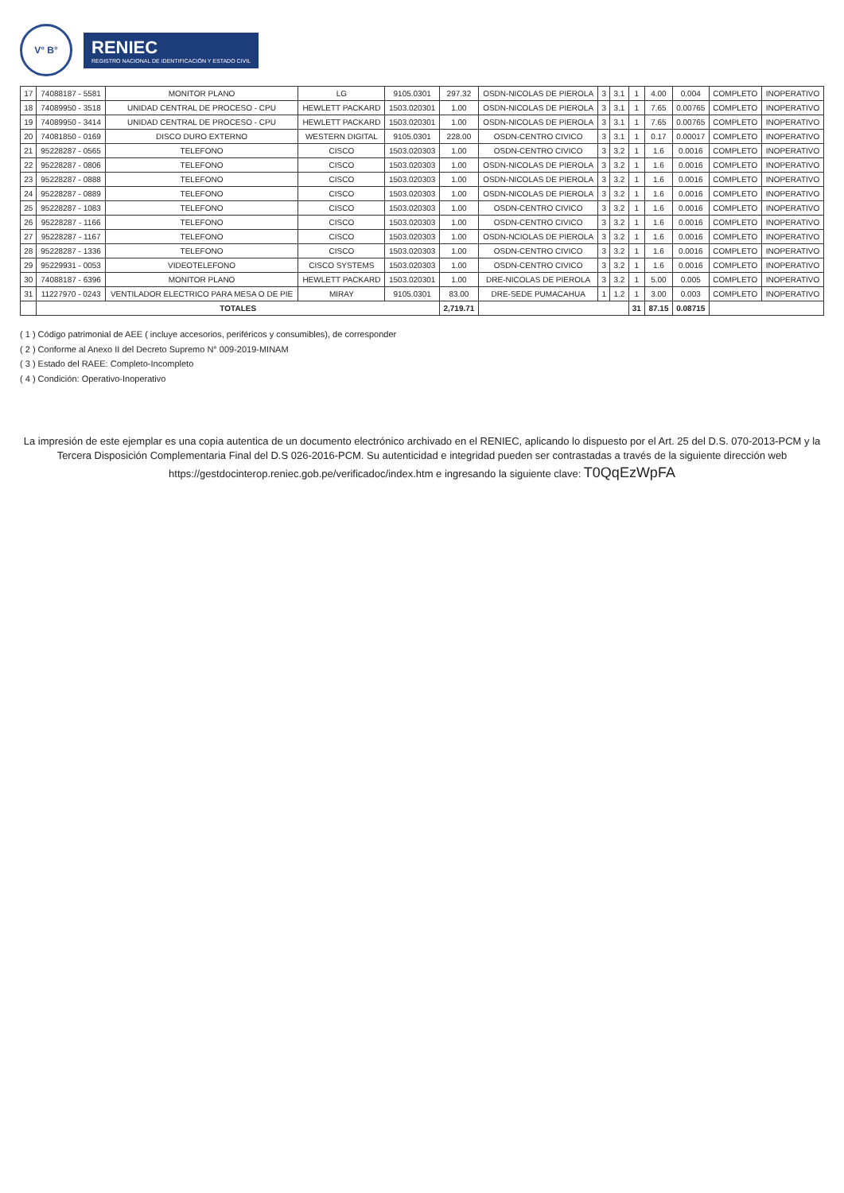V° B°
RENIEC
REGISTRO NACIONAL DE IDENTIFICACIÓN Y ESTADO CIVIL
| 17 | 74088187 - 5581 | MONITOR PLANO | LG | 9105.0301 | 297.32 | OSDN-NICOLAS DE PIEROLA | 3 | 3.1 | 1 | 4.00 | 0.004 | COMPLETO | INOPERATIVO |
| 18 | 74089950 - 3518 | UNIDAD CENTRAL DE PROCESO - CPU | HEWLETT PACKARD | 1503.020301 | 1.00 | OSDN-NICOLAS DE PIEROLA | 3 | 3.1 | 1 | 7.65 | 0.00765 | COMPLETO | INOPERATIVO |
| 19 | 74089950 - 3414 | UNIDAD CENTRAL DE PROCESO - CPU | HEWLETT PACKARD | 1503.020301 | 1.00 | OSDN-NICOLAS DE PIEROLA | 3 | 3.1 | 1 | 7.65 | 0.00765 | COMPLETO | INOPERATIVO |
| 20 | 74081850 - 0169 | DISCO DURO EXTERNO | WESTERN DIGITAL | 9105.0301 | 228.00 | OSDN-CENTRO CIVICO | 3 | 3.1 | 1 | 0.17 | 0.00017 | COMPLETO | INOPERATIVO |
| 21 | 95228287 - 0565 | TELEFONO | CISCO | 1503.020303 | 1.00 | OSDN-CENTRO CIVICO | 3 | 3.2 | 1 | 1.6 | 0.0016 | COMPLETO | INOPERATIVO |
| 22 | 95228287 - 0806 | TELEFONO | CISCO | 1503.020303 | 1.00 | OSDN-NICOLAS DE PIEROLA | 3 | 3.2 | 1 | 1.6 | 0.0016 | COMPLETO | INOPERATIVO |
| 23 | 95228287 - 0888 | TELEFONO | CISCO | 1503.020303 | 1.00 | OSDN-NICOLAS DE PIEROLA | 3 | 3.2 | 1 | 1.6 | 0.0016 | COMPLETO | INOPERATIVO |
| 24 | 95228287 - 0889 | TELEFONO | CISCO | 1503.020303 | 1.00 | OSDN-NICOLAS DE PIEROLA | 3 | 3.2 | 1 | 1.6 | 0.0016 | COMPLETO | INOPERATIVO |
| 25 | 95228287 - 1083 | TELEFONO | CISCO | 1503.020303 | 1.00 | OSDN-CENTRO CIVICO | 3 | 3.2 | 1 | 1.6 | 0.0016 | COMPLETO | INOPERATIVO |
| 26 | 95228287 - 1166 | TELEFONO | CISCO | 1503.020303 | 1.00 | OSDN-CENTRO CIVICO | 3 | 3.2 | 1 | 1.6 | 0.0016 | COMPLETO | INOPERATIVO |
| 27 | 95228287 - 1167 | TELEFONO | CISCO | 1503.020303 | 1.00 | OSDN-NCIOLAS DE PIEROLA | 3 | 3.2 | 1 | 1.6 | 0.0016 | COMPLETO | INOPERATIVO |
| 28 | 95228287 - 1336 | TELEFONO | CISCO | 1503.020303 | 1.00 | OSDN-CENTRO CIVICO | 3 | 3.2 | 1 | 1.6 | 0.0016 | COMPLETO | INOPERATIVO |
| 29 | 95229931 - 0053 | VIDEOTELEFONO | CISCO SYSTEMS | 1503.020303 | 1.00 | OSDN-CENTRO CIVICO | 3 | 3.2 | 1 | 1.6 | 0.0016 | COMPLETO | INOPERATIVO |
| 30 | 74088187 - 6396 | MONITOR PLANO | HEWLETT PACKARD | 1503.020301 | 1.00 | DRE-NICOLAS DE PIEROLA | 3 | 3.2 | 1 | 5.00 | 0.005 | COMPLETO | INOPERATIVO |
| 31 | 11227970 - 0243 | VENTILADOR ELECTRICO PARA MESA O DE PIE | MIRAY | 9105.0301 | 83.00 | DRE-SEDE PUMACAHUA | 1 | 1.2 | 1 | 3.00 | 0.003 | COMPLETO | INOPERATIVO |
| | TOTALES | | | | 2,719.71 | | | | 31 | 87.15 | 0.08715 | | |
( 1 ) Código patrimonial de AEE ( incluye accesorios, periféricos y consumibles), de corresponder
( 2 ) Conforme al Anexo II del Decreto Supremo N° 009-2019-MINAM
( 3 ) Estado del RAEE: Completo-Incompleto
( 4 ) Condición: Operativo-Inoperativo
La impresión de este ejemplar es una copia autentica de un documento electrónico archivado en el RENIEC, aplicando lo dispuesto por el Art. 25 del D.S. 070-2013-PCM y la Tercera Disposición Complementaria Final del D.S 026-2016-PCM. Su autenticidad e integridad pueden ser contrastadas a través de la siguiente dirección web https://gestdocinterop.reniec.gob.pe/verificadoc/index.htm e ingresando la siguiente clave: T0QqEzWpFA